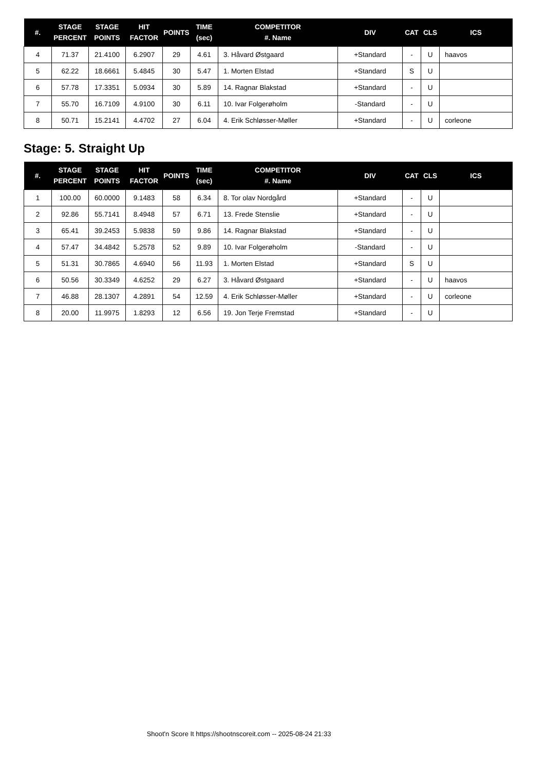| #. | STAGE PERCENT | STAGE POINTS | HIT FACTOR | POINTS | TIME (sec) | COMPETITOR #. Name | DIV | CAT | CLS | ICS |
| --- | --- | --- | --- | --- | --- | --- | --- | --- | --- | --- |
| 4 | 71.37 | 21.4100 | 6.2907 | 29 | 4.61 | 3. Håvard Østgaard | +Standard | - | U | haavos |
| 5 | 62.22 | 18.6661 | 5.4845 | 30 | 5.47 | 1. Morten Elstad | +Standard | S | U | |
| 6 | 57.78 | 17.3351 | 5.0934 | 30 | 5.89 | 14. Ragnar Blakstad | +Standard | - | U | |
| 7 | 55.70 | 16.7109 | 4.9100 | 30 | 6.11 | 10. Ivar Folgerøholm | -Standard | - | U | |
| 8 | 50.71 | 15.2141 | 4.4702 | 27 | 6.04 | 4. Erik Schløsser-Møller | +Standard | - | U | corleone |
Stage: 5. Straight Up
| #. | STAGE PERCENT | STAGE POINTS | HIT FACTOR | POINTS | TIME (sec) | COMPETITOR #. Name | DIV | CAT | CLS | ICS |
| --- | --- | --- | --- | --- | --- | --- | --- | --- | --- | --- |
| 1 | 100.00 | 60.0000 | 9.1483 | 58 | 6.34 | 8. Tor olav Nordgård | +Standard | - | U | |
| 2 | 92.86 | 55.7141 | 8.4948 | 57 | 6.71 | 13. Frede Stenslie | +Standard | - | U | |
| 3 | 65.41 | 39.2453 | 5.9838 | 59 | 9.86 | 14. Ragnar Blakstad | +Standard | - | U | |
| 4 | 57.47 | 34.4842 | 5.2578 | 52 | 9.89 | 10. Ivar Folgerøholm | -Standard | - | U | |
| 5 | 51.31 | 30.7865 | 4.6940 | 56 | 11.93 | 1. Morten Elstad | +Standard | S | U | |
| 6 | 50.56 | 30.3349 | 4.6252 | 29 | 6.27 | 3. Håvard Østgaard | +Standard | - | U | haavos |
| 7 | 46.88 | 28.1307 | 4.2891 | 54 | 12.59 | 4. Erik Schløsser-Møller | +Standard | - | U | corleone |
| 8 | 20.00 | 11.9975 | 1.8293 | 12 | 6.56 | 19. Jon Terje Fremstad | +Standard | - | U | |
Shoot'n Score It https://shootnscoreit.com -- 2025-08-24 21:33